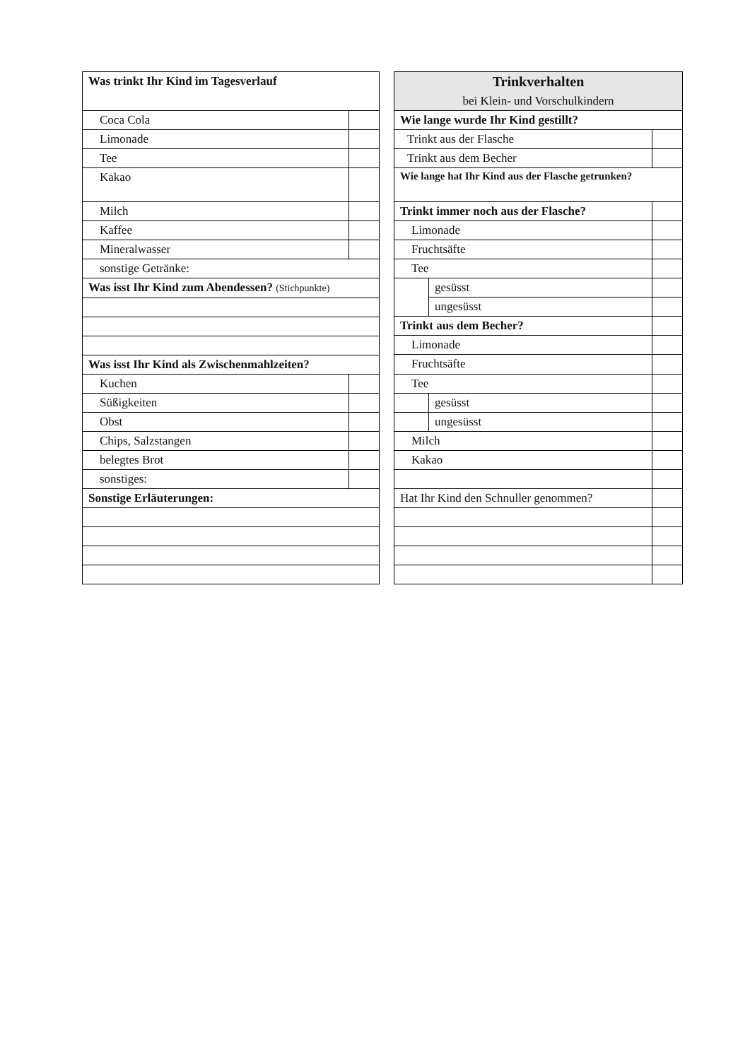| Was trinkt Ihr Kind im Tagesverlauf | |
| Coca Cola | |
| Limonade | |
| Tee | |
| Kakao | |
| Milch | |
| Kaffee | |
| Mineralwasser | |
| sonstige Getränke: | |
| Was isst Ihr Kind zum Abendessen? (Stichpunkte) | |
| Was isst Ihr Kind als Zwischenmahlzeiten? | |
| Kuchen | |
| Süßigkeiten | |
| Obst | |
| Chips, Salzstangen | |
| belegtes Brot | |
| sonstiges: | |
| Sonstige Erläuterungen: | |
| Trinkverhalten bei Klein- und Vorschulkindern | | |
| Wie lange wurde Ihr Kind gestillt? | | |
| Trinkt aus der Flasche | | |
| Trinkt aus dem Becher | | |
| Wie lange hat Ihr Kind aus der Flasche getrunken? | | |
| Trinkt immer noch aus der Flasche? | | |
| Limonade | | |
| Fruchtsäfte | | |
| Tee | | |
| | gesüsst | |
| | ungesüsst | |
| Trinkt aus dem Becher? | | |
| Limonade | | |
| Fruchtsäfte | | |
| Tee | | |
| | gesüsst | |
| | ungesüsst | |
| Milch | | |
| Kakao | | |
| Hat Ihr Kind den Schnuller genommen? | | |